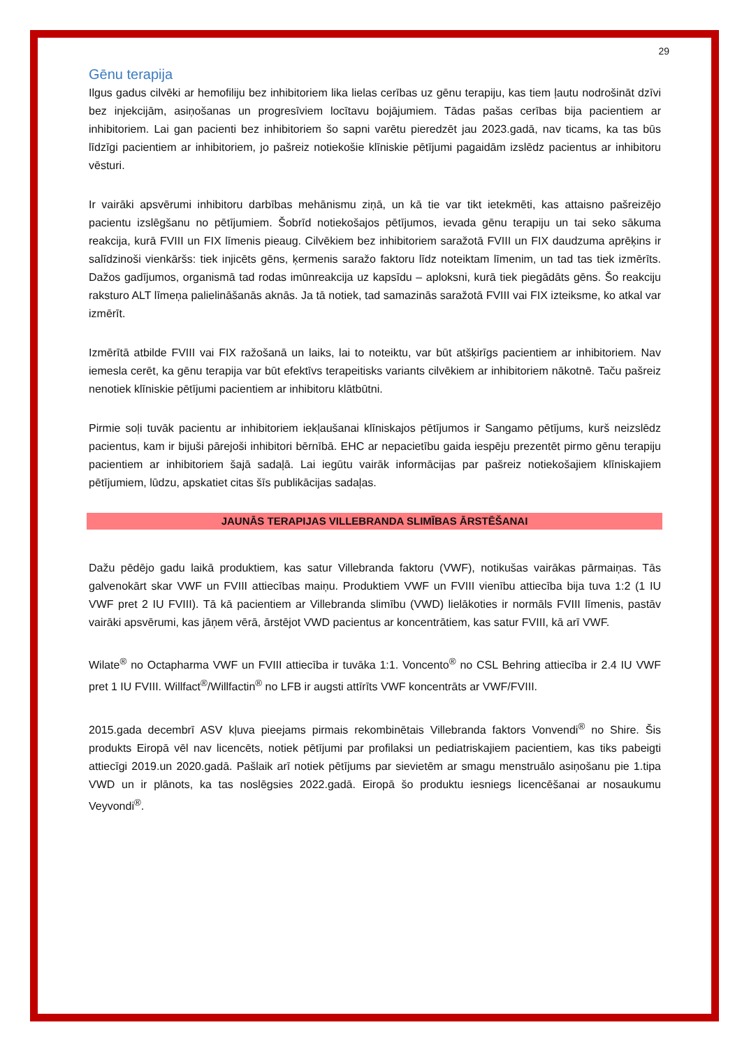29
Gēnu terapija
Ilgus gadus cilvēki ar hemofiliju bez inhibitoriem lika lielas cerības uz gēnu terapiju, kas tiem ļautu nodrošināt dzīvi bez injekcijām, asiņošanas un progresīviem locītavu bojājumiem. Tādas pašas cerības bija pacientiem ar inhibitoriem. Lai gan pacienti bez inhibitoriem šo sapni varētu pieredzēt jau 2023.gadā, nav ticams, ka tas būs līdzīgi pacientiem ar inhibitoriem, jo pašreiz notiekošie klīniskie pētījumi pagaidām izslēdz pacientus ar inhibitoru vēsturi.
Ir vairāki apsvērumi inhibitoru darbības mehānismu ziņā, un kā tie var tikt ietekmēti, kas attaisno pašreizējo pacientu izslēgšanu no pētījumiem. Šobrīd notiekošajos pētījumos, ievada gēnu terapiju un tai seko sākuma reakcija, kurā FVIII un FIX līmenis pieaug. Cilvēkiem bez inhibitoriem saražotā FVIII un FIX daudzuma aprēķins ir salīdzinoši vienkāršs: tiek injicēts gēns, ķermenis saražo faktoru līdz noteiktam līmenim, un tad tas tiek izmērīts. Dažos gadījumos, organismā tad rodas imūnreakcija uz kapsīdu – aploksni, kurā tiek piegādāts gēns. Šo reakciju raksturo ALT līmeņa palielināšanās aknās. Ja tā notiek, tad samazinās saražotā FVIII vai FIX izteiksme, ko atkal var izmērīt.
Izmērītā atbilde FVIII vai FIX ražošanā un laiks, lai to noteiktu, var būt atšķirīgs pacientiem ar inhibitoriem. Nav iemesla cerēt, ka gēnu terapija var būt efektīvs terapeitisks variants cilvēkiem ar inhibitoriem nākotnē. Taču pašreiz nenotiek klīniskie pētījumi pacientiem ar inhibitoru klātbūtni.
Pirmie soļi tuvāk pacientu ar inhibitoriem iekļaušanai klīniskajos pētījumos ir Sangamo pētījums, kurš neizslēdz pacientus, kam ir bijuši pārejoši inhibitori bērnībā. EHC ar nepacietību gaida iespēju prezentēt pirmo gēnu terapiju pacientiem ar inhibitoriem šajā sadaļā. Lai iegūtu vairāk informācijas par pašreiz notiekošajiem klīniskajiem pētījumiem, lūdzu, apskatiet citas šīs publikācijas sadaļas.
JAUNĀS TERAPIJAS VILLEBRANDA SLIMĪBAS ĀRSTĒŠANAI
Dažu pēdējo gadu laikā produktiem, kas satur Villebranda faktoru (VWF), notikušas vairākas pārmaiņas. Tās galvenokārt skar VWF un FVIII attiecības maiņu. Produktiem VWF un FVIII vienību attiecība bija tuva 1:2 (1 IU VWF pret 2 IU FVIII). Tā kā pacientiem ar Villebranda slimību (VWD) lielākoties ir normāls FVIII līmenis, pastāv vairāki apsvērumi, kas jāņem vērā, ārstējot VWD pacientus ar koncentrātiem, kas satur FVIII, kā arī VWF.
Wilate<sup>®</sup> no Octapharma VWF un FVIII attiecība ir tuvāka 1:1. Voncento<sup>®</sup> no CSL Behring attiecība ir 2.4 IU VWF pret 1 IU FVIII. Willfact<sup>®</sup>/Willfactin<sup>®</sup> no LFB ir augsti attīrīts VWF koncentrāts ar VWF/FVIII.
2015.gada decembrī ASV kļuva pieejams pirmais rekombinētais Villebranda faktors Vonvendi<sup>®</sup> no Shire. Šis produkts Eiropā vēl nav licencēts, notiek pētījumi par profilaksi un pediatriskajiem pacientiem, kas tiks pabeigti attiecīgi 2019.un 2020.gadā. Pašlaik arī notiek pētījums par sievietēm ar smagu menstruālo asiņošanu pie 1.tipa VWD un ir plānots, ka tas noslēgsies 2022.gadā. Eiropā šo produktu iesniegs licencēšanai ar nosaukumu Veyvondi<sup>®</sup>.